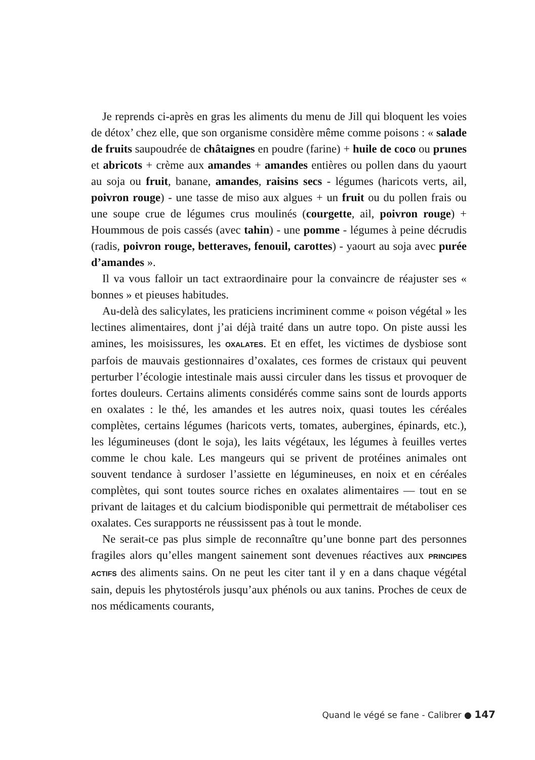Je reprends ci-après en gras les aliments du menu de Jill qui bloquent les voies de détox’ chez elle, que son organisme considère même comme poisons : « salade de fruits saupoudrée de châtaignes en poudre (farine) + huile de coco ou prunes et abricots + crème aux amandes + amandes entières ou pollen dans du yaourt au soja ou fruit, banane, amandes, raisins secs - légumes (haricots verts, ail, poivron rouge) - une tasse de miso aux algues + un fruit ou du pollen frais ou une soupe crue de légumes crus moulinés (courgette, ail, poivron rouge) + Hoummous de pois cassés (avec tahin) - une pomme - légumes à peine décrudis (radis, poivron rouge, betteraves, fenouil, carottes) - yaourt au soja avec purée d’amandes ».
Il va vous falloir un tact extraordinaire pour la convaincre de réajuster ses « bonnes » et pieuses habitudes.
Au-delà des salicylates, les praticiens incriminent comme « poison végétal » les lectines alimentaires, dont j’ai déjà traité dans un autre topo. On piste aussi les amines, les moisissures, les OXALATES. Et en effet, les victimes de dysbiose sont parfois de mauvais gestionnaires d’oxalates, ces formes de cristaux qui peuvent perturber l’écologie intestinale mais aussi circuler dans les tissus et provoquer de fortes douleurs. Certains aliments considérés comme sains sont de lourds apports en oxalates : le thé, les amandes et les autres noix, quasi toutes les céréales complètes, certains légumes (haricots verts, tomates, aubergines, épinards, etc.), les légumineuses (dont le soja), les laits végétaux, les légumes à feuilles vertes comme le chou kale. Les mangeurs qui se privent de protéines animales ont souvent tendance à surdoser l’assiette en légumineuses, en noix et en céréales complètes, qui sont toutes source riches en oxalates alimentaires — tout en se privant de laitages et du calcium biodisponible qui permettrait de métaboliser ces oxalates. Ces surapports ne réussissent pas à tout le monde.
Ne serait-ce pas plus simple de reconnaître qu’une bonne part des personnes fragiles alors qu’elles mangent sainement sont devenues réactives aux PRINCIPES ACTIFS des aliments sains. On ne peut les citer tant il y en a dans chaque végétal sain, depuis les phytostérols jusqu’aux phénols ou aux tanins. Proches de ceux de nos médicaments courants,
Quand le végé se fane - Calibrer ● 147